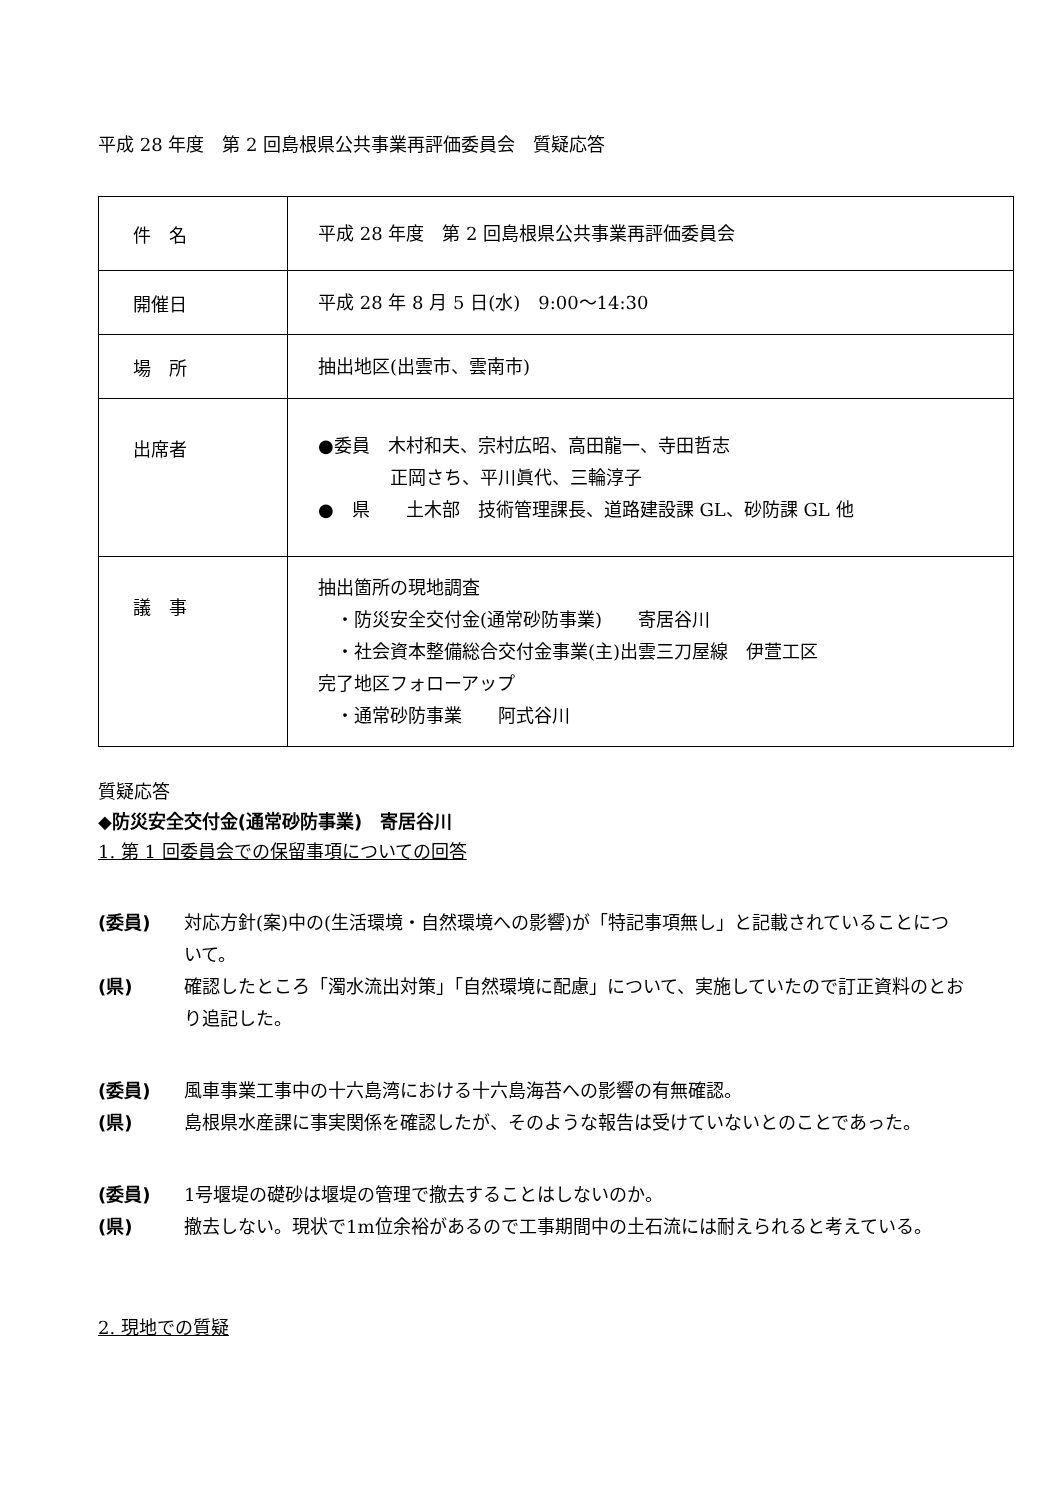平成 28 年度　第 2 回島根県公共事業再評価委員会　質疑応答
| 件 名 | 平成 28 年度 第 2 回島根県公共事業再評価委員会 |
| 開催日 | 平成 28 年 8 月 5 日(水) 9:00～14:30 |
| 場 所 | 抽出地区(出雲市、雲南市) |
| 出席者 | ●委員 木村和夫、宗村広昭、高田龍一、寺田哲志 正岡さち、平川眞代、三輪淳子 ● 県 土木部 技術管理課長、道路建設課 GL、砂防課 GL 他 |
| 議 事 | 抽出箇所の現地調査 ・防災安全交付金(通常砂防事業) 寄居谷川 ・社会資本整備総合交付金事業(主)出雲三刀屋線 伊萱工区 完了地区フォローアップ ・通常砂防事業 阿式谷川 |
質疑応答
◆防災安全交付金(通常砂防事業)　寄居谷川
1. 第 1 回委員会での保留事項についての回答
(委員) 対応方針(案)中の(生活環境・自然環境への影響)が「特記事項無し」と記載されていることについて。
(県) 確認したところ「濁水流出対策」「自然環境に配慮」について、実施していたので訂正資料のとおり追記した。
(委員) 風車事業工事中の十六島湾における十六島海苔への影響の有無確認。
(県) 島根県水産課に事実関係を確認したが、そのような報告は受けていないとのことであった。
(委員) 1号堰堤の礎砂は堰堤の管理で撤去することはしないのか。
(県) 撤去しない。現状で1m位余裕があるので工事期間中の土石流には耐えられると考えている。
2. 現地での質疑